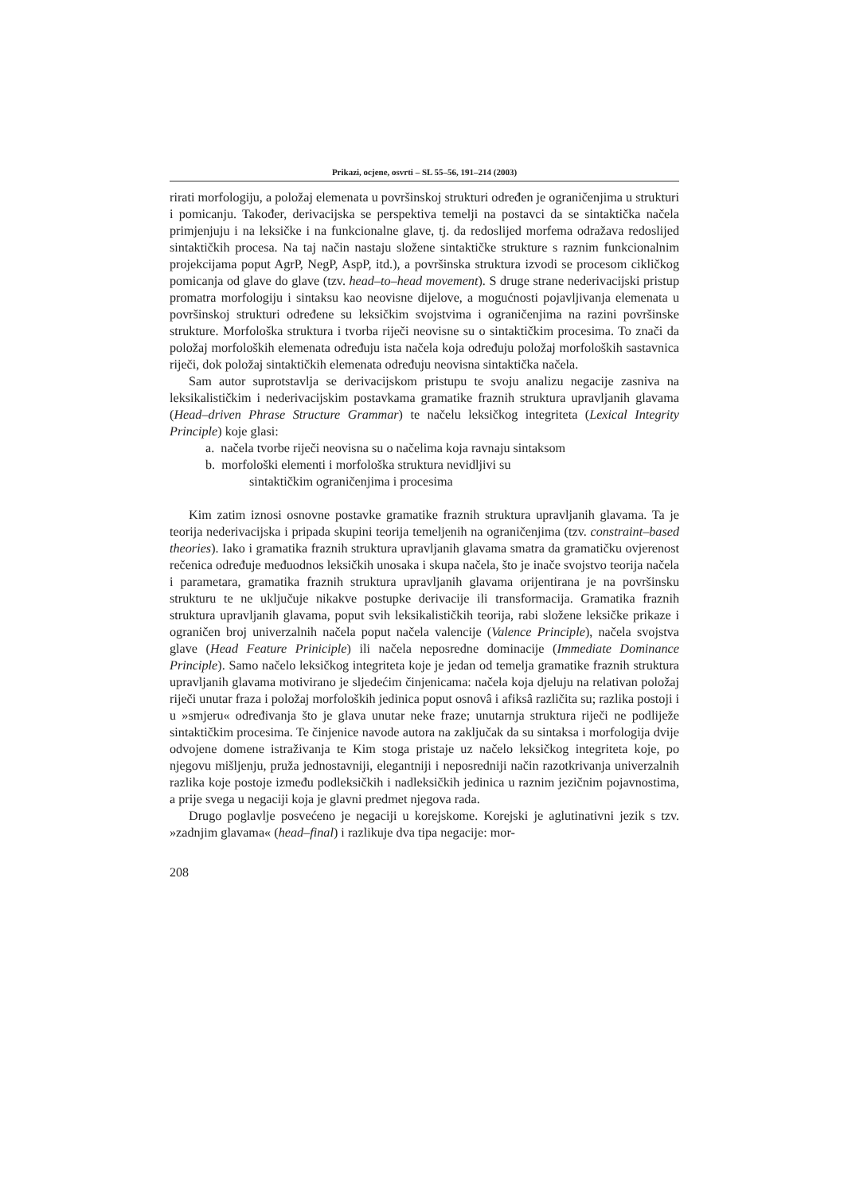Prikazi, ocjene, osvrti – SL 55–56, 191–214 (2003)
rirati morfologiju, a položaj elemenata u površinskoj strukturi određen je ograničenjima u strukturi i pomicanju. Također, derivacijska se perspektiva temelji na postavci da se sintaktička načela primjenjuju i na leksičke i na funkcionalne glave, tj. da redoslijed morfema odražava redoslijed sintaktičkih procesa. Na taj način nastaju složene sintaktičke strukture s raznim funkcionalnim projekcijama poput AgrP, NegP, AspP, itd.), a površinska struktura izvodi se procesom cikličkog pomicanja od glave do glave (tzv. head–to–head movement). S druge strane nederivacijski pristup promatra morfologiju i sintaksu kao neovisne dijelove, a mogućnosti pojavljivanja elemenata u površinskoj strukturi određene su leksičkim svojstvima i ograničenjima na razini površinske strukture. Morfološka struktura i tvorba riječi neovisne su o sintaktičkim procesima. To znači da položaj morfoloških elemenata određuju ista načela koja određuju položaj morfoloških sastavnica riječi, dok položaj sintaktičkih elemenata određuju neovisna sintaktička načela.
Sam autor suprotstavlja se derivacijskom pristupu te svoju analizu negacije zasniva na leksikalističkim i nederivacijskim postavkama gramatike fraznih struktura upravljanih glavama (Head–driven Phrase Structure Grammar) te načelu leksičkog integriteta (Lexical Integrity Principle) koje glasi:
a. načela tvorbe riječi neovisna su o načelima koja ravnaju sintaksom
b. morfološki elementi i morfološka struktura nevidljivi su
sintaktičkim ograničenjima i procesima
Kim zatim iznosi osnovne postavke gramatike fraznih struktura upravljanih glavama. Ta je teorija nederivacijska i pripada skupini teorija temeljenih na ograničenjima (tzv. constraint–based theories). Iako i gramatika fraznih struktura upravljanih glavama smatra da gramatičku ovjerenost rečenica određuje međuodnos leksičkih unosaka i skupa načela, što je inače svojstvo teorija načela i parametara, gramatika fraznih struktura upravljanih glavama orijentirana je na površinsku strukturu te ne uključuje nikakve postupke derivacije ili transformacija. Gramatika fraznih struktura upravljanih glavama, poput svih leksikalističkih teorija, rabi složene leksičke prikaze i ograničen broj univerzalnih načela poput načela valencije (Valence Principle), načela svojstva glave (Head Feature Priniciple) ili načela neposredne dominacije (Immediate Dominance Principle). Samo načelo leksičkog integriteta koje je jedan od temelja gramatike fraznih struktura upravljanih glavama motivirano je sljedećim činjenicama: načela koja djeluju na relativan položaj riječi unutar fraza i položaj morfoloških jedinica poput osnovâ i afiksâ različita su; razlika postoji i u »smjeru« određivanja što je glava unutar neke fraze; unutarnja struktura riječi ne podliježe sintaktičkim procesima. Te činjenice navode autora na zaključak da su sintaksa i morfologija dvije odvojene domene istraživanja te Kim stoga pristaje uz načelo leksičkog integriteta koje, po njegovu mišljenju, pruža jednostavniji, elegantniji i neposredniji način razotkrivanja univerzalnih razlika koje postoje između podleksičkih i nadleksičkih jedinica u raznim jezičnim pojavnostima, a prije svega u negaciji koja je glavni predmet njegova rada.
Drugo poglavlje posvećeno je negaciji u korejskome. Korejski je aglutinativni jezik s tzv. »zadnjim glavama« (head–final) i razlikuje dva tipa negacije: mor-
208